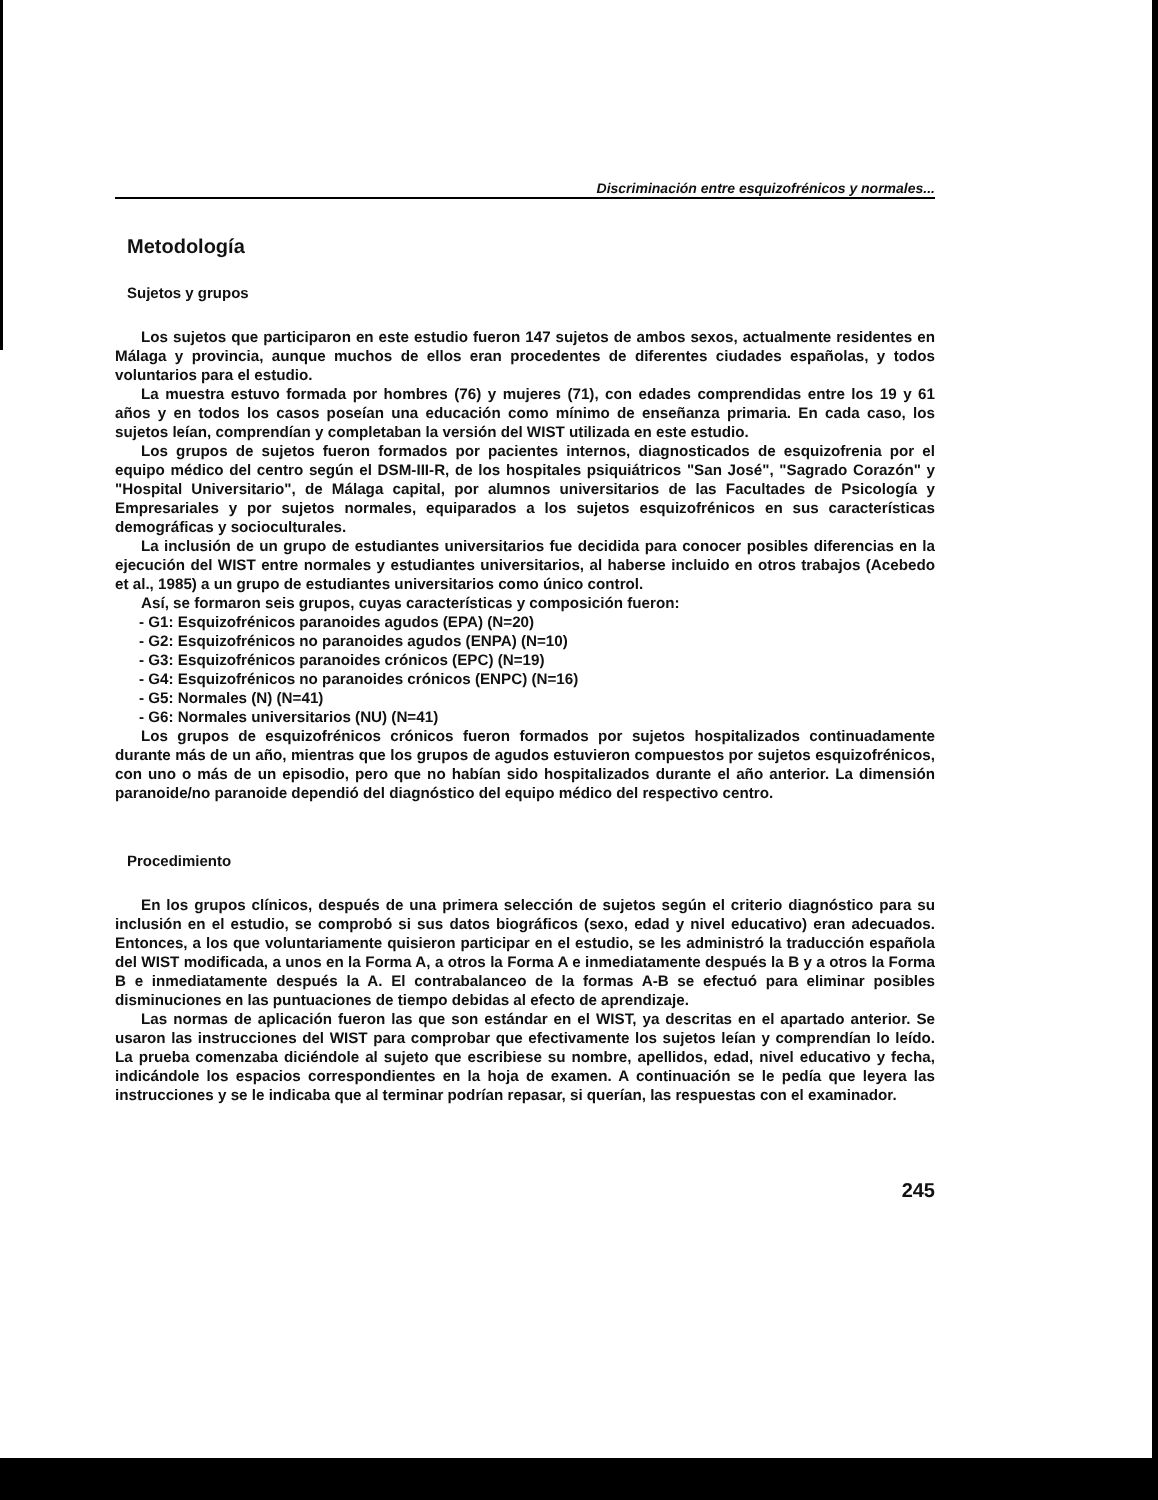Discriminación entre esquizofrénicos y normales...
Metodología
Sujetos y grupos
Los sujetos que participaron en este estudio fueron 147 sujetos de ambos sexos, actualmente residentes en Málaga y provincia, aunque muchos de ellos eran procedentes de diferentes ciudades españolas, y todos voluntarios para el estudio.
La muestra estuvo formada por hombres (76) y mujeres (71), con edades comprendidas entre los 19 y 61 años y en todos los casos poseían una educación como mínimo de enseñanza primaria. En cada caso, los sujetos leían, comprendían y completaban la versión del WIST utilizada en este estudio.
Los grupos de sujetos fueron formados por pacientes internos, diagnosticados de esquizofrenia por el equipo médico del centro según el DSM-III-R, de los hospitales psiquiátricos "San José", "Sagrado Corazón" y "Hospital Universitario", de Málaga capital, por alumnos universitarios de las Facultades de Psicología y Empresariales y por sujetos normales, equiparados a los sujetos esquizofrénicos en sus características demográficas y socioculturales.
La inclusión de un grupo de estudiantes universitarios fue decidida para conocer posibles diferencias en la ejecución del WIST entre normales y estudiantes universitarios, al haberse incluido en otros trabajos (Acebedo et al., 1985) a un grupo de estudiantes universitarios como único control.
Así, se formaron seis grupos, cuyas características y composición fueron:
- G1: Esquizofrénicos paranoides agudos (EPA) (N=20)
- G2: Esquizofrénicos no paranoides agudos (ENPA) (N=10)
- G3: Esquizofrénicos paranoides crónicos (EPC) (N=19)
- G4: Esquizofrénicos no paranoides crónicos (ENPC) (N=16)
- G5: Normales (N) (N=41)
- G6: Normales universitarios (NU) (N=41)
Los grupos de esquizofrénicos crónicos fueron formados por sujetos hospitalizados continuadamente durante más de un año, mientras que los grupos de agudos estuvieron compuestos por sujetos esquizofrénicos, con uno o más de un episodio, pero que no habían sido hospitalizados durante el año anterior. La dimensión paranoide/no paranoide dependió del diagnóstico del equipo médico del respectivo centro.
Procedimiento
En los grupos clínicos, después de una primera selección de sujetos según el criterio diagnóstico para su inclusión en el estudio, se comprobó si sus datos biográficos (sexo, edad y nivel educativo) eran adecuados. Entonces, a los que voluntariamente quisieron participar en el estudio, se les administró la traducción española del WIST modificada, a unos en la Forma A, a otros la Forma A e inmediatamente después la B y a otros la Forma B e inmediatamente después la A. El contrabalanceo de la formas A-B se efectuó para eliminar posibles disminuciones en las puntuaciones de tiempo debidas al efecto de aprendizaje.
Las normas de aplicación fueron las que son estándar en el WIST, ya descritas en el apartado anterior. Se usaron las instrucciones del WIST para comprobar que efectivamente los sujetos leían y comprendían lo leído. La prueba comenzaba diciéndole al sujeto que escribiese su nombre, apellidos, edad, nivel educativo y fecha, indicándole los espacios correspondientes en la hoja de examen. A continuación se le pedía que leyera las instrucciones y se le indicaba que al terminar podrían repasar, si querían, las respuestas con el examinador.
245